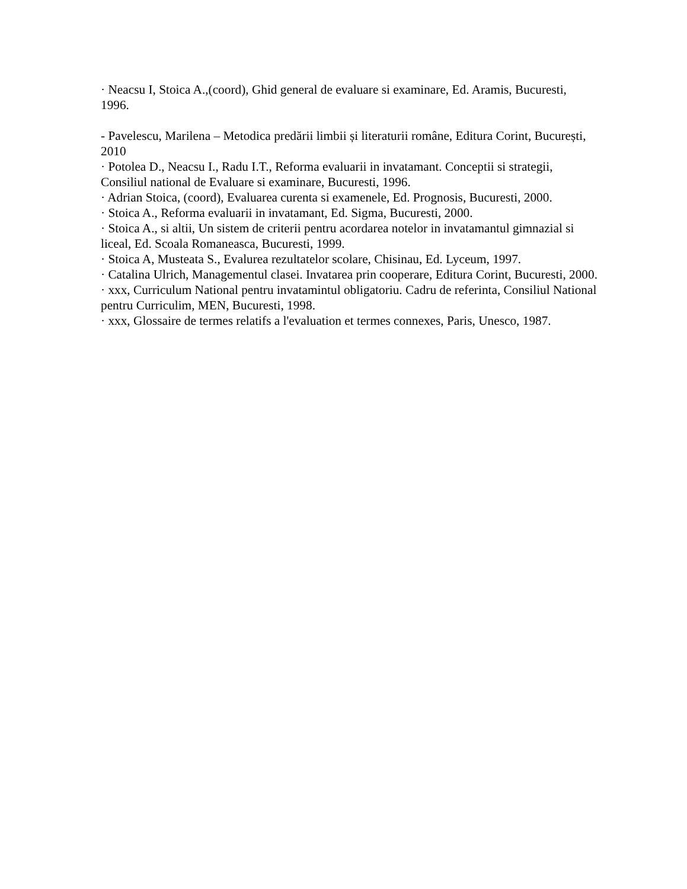· Neacsu I, Stoica A.,(coord), Ghid general de evaluare si examinare, Ed. Aramis, Bucuresti, 1996.
- Pavelescu, Marilena – Metodica predării limbii și literaturii române, Editura Corint, București, 2010
· Potolea D., Neacsu I., Radu I.T., Reforma evaluarii in invatamant. Conceptii si strategii, Consiliul national de Evaluare si examinare, Bucuresti, 1996.
· Adrian Stoica, (coord), Evaluarea curenta si examenele, Ed. Prognosis, Bucuresti, 2000.
· Stoica A., Reforma evaluarii in invatamant, Ed. Sigma, Bucuresti, 2000.
· Stoica A., si altii, Un sistem de criterii pentru acordarea notelor in invatamantul gimnazial si liceal, Ed. Scoala Romaneasca, Bucuresti, 1999.
· Stoica A, Musteata S., Evalurea rezultatelor scolare, Chisinau, Ed. Lyceum, 1997.
· Catalina Ulrich, Managementul clasei. Invatarea prin cooperare, Editura Corint, Bucuresti, 2000.
· xxx, Curriculum National pentru invatamintul obligatoriu. Cadru de referinta, Consiliul National pentru Curriculim, MEN, Bucuresti, 1998.
· xxx, Glossaire de termes relatifs a l'evaluation et termes connexes, Paris, Unesco, 1987.